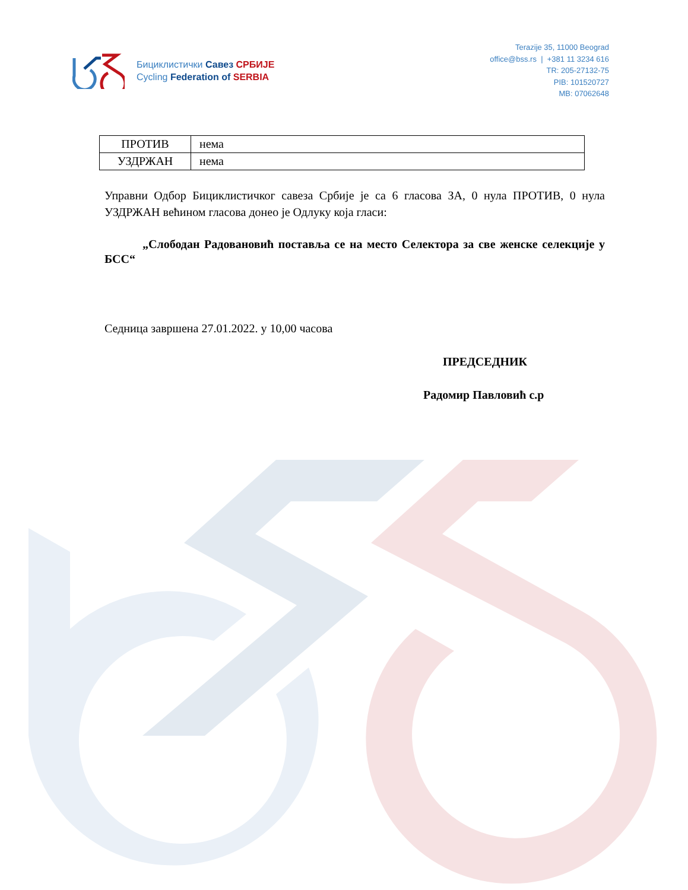Бициклистички Савез СРБИЈЕ
Cycling Federation of SERBIA
Terazije 35, 11000 Beograd
office@bss.rs | +381 11 3234 616
TR: 205-27132-75
PIB: 101520727
MB: 07062648
| ПРОТИВ | нема |
| УЗДРЖАН | нема |
Управни Одбор Бициклистичког савеза Србије је са 6 гласова ЗА, 0 нула ПРОТИВ, 0 нула УЗДРЖАН већином гласова донео је Одлуку која гласи:
„Слободан Радовановић поставља се на место Селектора за све женске селекције у БСС“
Седница завршена 27.01.2022. у 10,00 часова
ПРЕДСЕДНИК
Радомир Павловић с.р